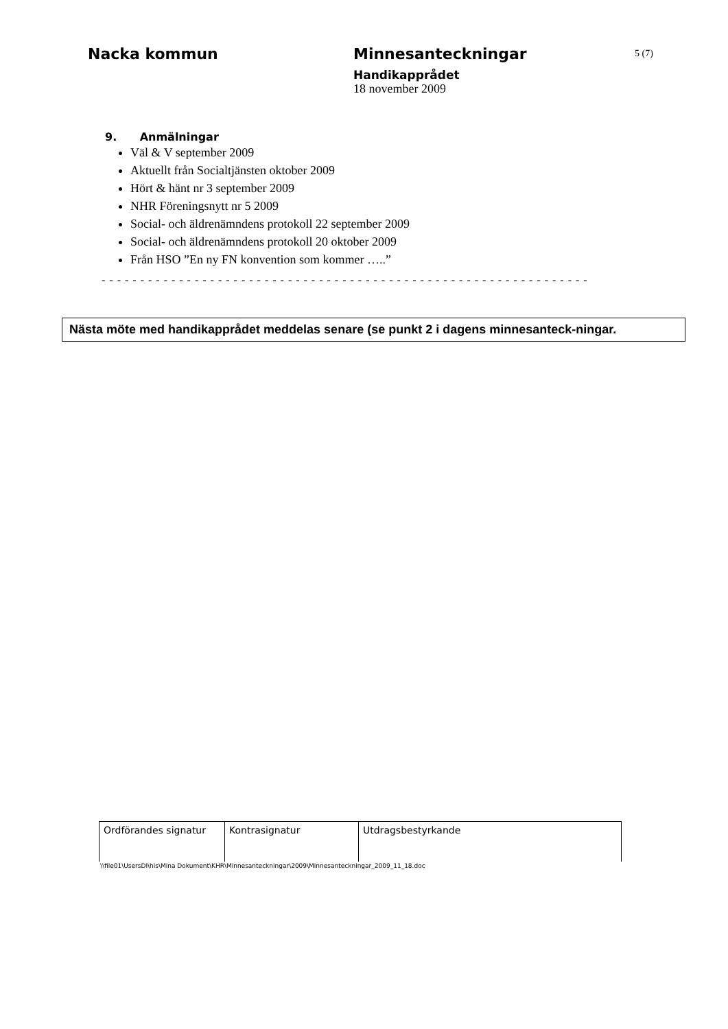Nacka kommun Minnesanteckningar
5 (7)
Handikapprådet
18 november 2009
9. Anmälningar
Väl & V september 2009
Aktuellt från Socialtjänsten oktober 2009
Hört & hänt nr 3 september 2009
NHR Föreningsnytt nr 5 2009
Social- och äldrenämndens protokoll 22 september 2009
Social- och äldrenämndens protokoll 20 oktober 2009
Från HSO ”En ny FN konvention som kommer …..”
- - - - - - - - - - - - - - - - - - - - - - - - - - - - - - - - - - - - - - - - - - - - - - - - - - - - - - - - - - - - - - -
Nästa möte med handikapprådet meddelas senare (se punkt 2 i dagens minnesanteck-ningar.
| Ordförandes signatur | Kontrasignatur | Utdragsbestyrkande |
\\file01\UsersDI\his\Mina Dokument\KHR\Minnesanteckningar\2009\Minnesanteckningar_2009_11_18.doc